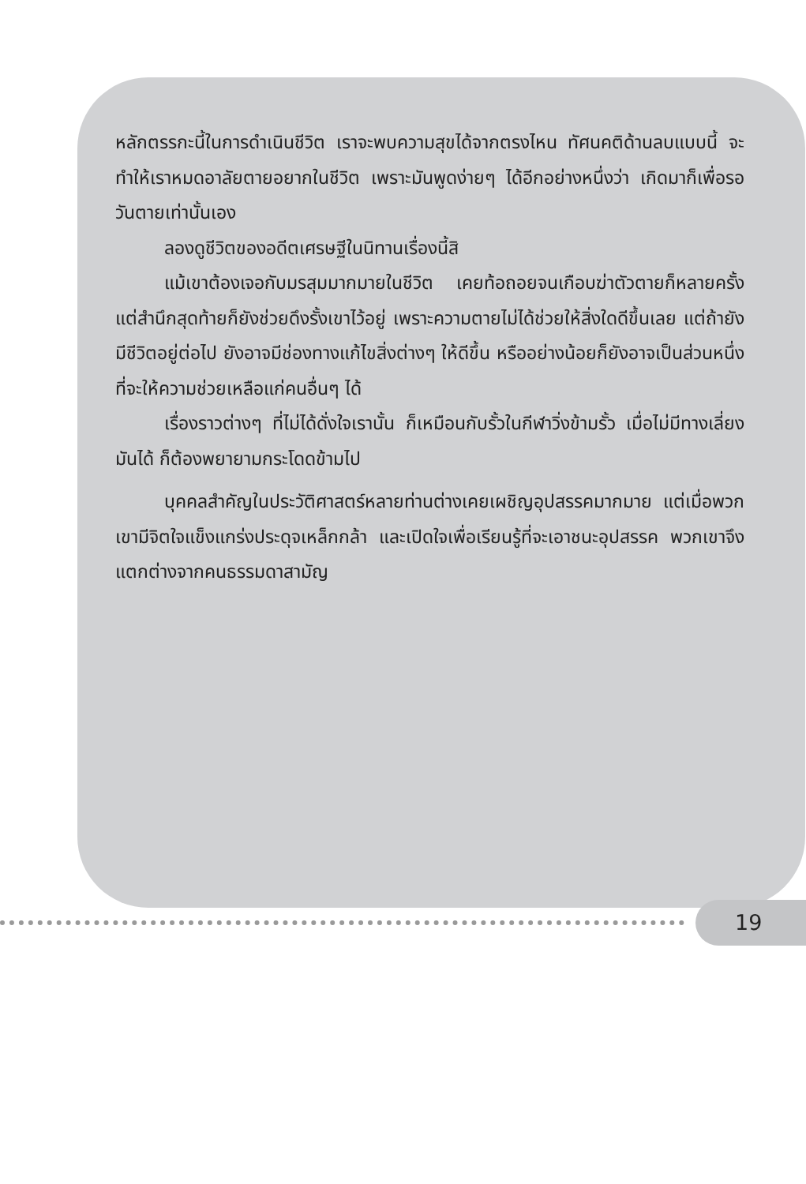หลักตรรกะนี้ในการดำเนินชีวิต เราจะพบความสุขได้จากตรงไหน ทัศนคติด้านลบแบบนี้ จะทำให้เราหมดอาลัยตายอยากในชีวิต เพราะมันพูดง่ายๆ ได้อีกอย่างหนึ่งว่า เกิดมาก็เพื่อรอวันตายเท่านั้นเอง
ลองดูชีวิตของอดีตเศรษฐีในนิทานเรื่องนี้สิ
แม้เขาต้องเจอกับมรสุมมากมายในชีวิต เคยท้อถอยจนเกือบฆ่าตัวตายก็หลายครั้ง แต่สำนึกสุดท้ายก็ยังช่วยดึงรั้งเขาไว้อยู่ เพราะความตายไม่ได้ช่วยให้สิ่งใดดีขึ้นเลย แต่ถ้ายังมีชีวิตอยู่ต่อไป ยังอาจมีช่องทางแก้ไขสิ่งต่างๆ ให้ดีขึ้น หรืออย่างน้อยก็ยังอาจเป็นส่วนหนึ่งที่จะให้ความช่วยเหลือแก่คนอื่นๆ ได้
เรื่องราวต่างๆ ที่ไม่ได้ดั่งใจเรานั้น ก็เหมือนกับรั้วในกีฬาวิ่งข้ามรั้ว เมื่อไม่มีทางเลี่ยงมันได้ ก็ต้องพยายามกระโดดข้ามไป
บุคคลสำคัญในประวัติศาสตร์หลายท่านต่างเคยเผชิญอุปสรรคมากมาย แต่เมื่อพวกเขามีจิตใจแข็งแกร่งประดุจเหล็กกล้า และเปิดใจเพื่อเรียนรู้ที่จะเอาชนะอุปสรรค พวกเขาจึงแตกต่างจากคนธรรมดาสามัญ
19